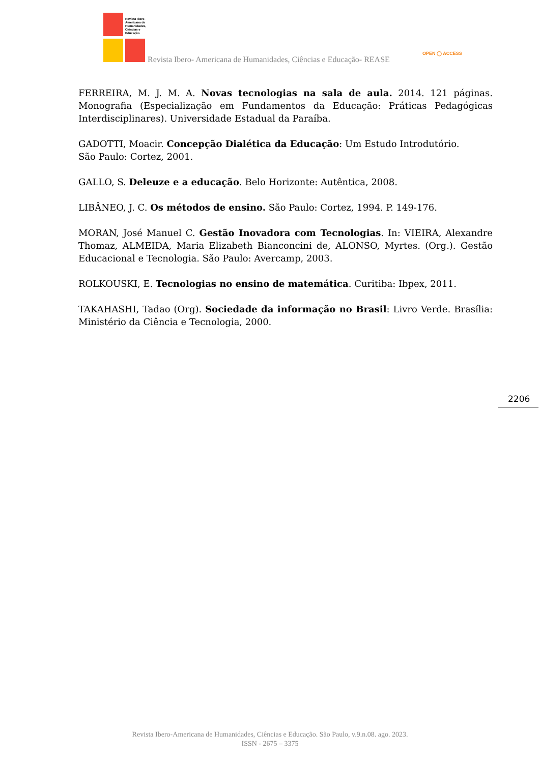Revista Ibero-
Americana de
Humanidades,
Ciências e
Educação
Revista Ibero- Americana de Humanidades, Ciências e Educação- REASE
OPEN ◯ ACCESS
FERREIRA, M. J. M. A. Novas tecnologias na sala de aula. 2014. 121 páginas. Monografia (Especialização em Fundamentos da Educação: Práticas Pedagógicas Interdisciplinares). Universidade Estadual da Paraíba.
GADOTTI, Moacir. Concepção Dialética da Educação: Um Estudo Introdutório.
São Paulo: Cortez, 2001.
GALLO, S. Deleuze e a educação. Belo Horizonte: Autêntica, 2008.
LIBÂNEO, J. C. Os métodos de ensino. São Paulo: Cortez, 1994. P. 149-176.
MORAN, José Manuel C. Gestão Inovadora com Tecnologias. In: VIEIRA, Alexandre Thomaz, ALMEIDA, Maria Elizabeth Bianconcini de, ALONSO, Myrtes. (Org.). Gestão Educacional e Tecnologia. São Paulo: Avercamp, 2003.
ROLKOUSKI, E. Tecnologias no ensino de matemática. Curitiba: Ibpex, 2011.
TAKAHASHI, Tadao (Org). Sociedade da informação no Brasil: Livro Verde. Brasília: Ministério da Ciência e Tecnologia, 2000.
2206
Revista Ibero-Americana de Humanidades, Ciências e Educação. São Paulo, v.9.n.08. ago. 2023.
ISSN - 2675 – 3375